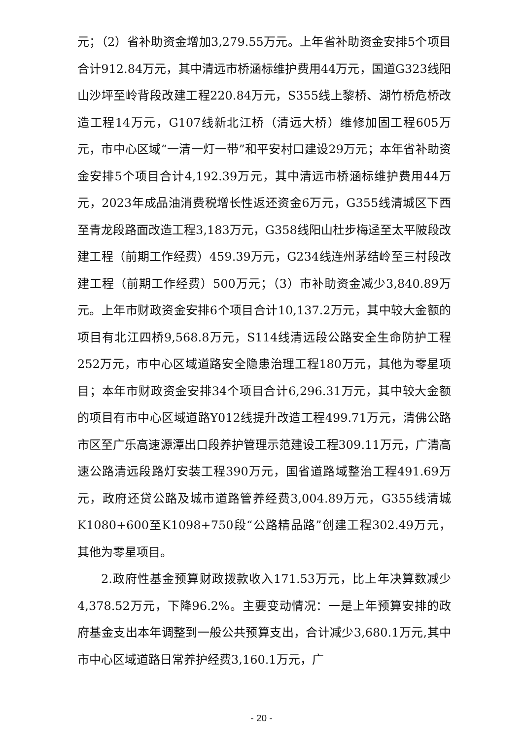元；（2）省补助资金增加3,279.55万元。上年省补助资金安排5个项目合计912.84万元，其中清远市桥涵标维护费用44万元，国道G323线阳山沙坪至岭背段改建工程220.84万元，S355线上黎桥、湖竹桥危桥改造工程14万元，G107线新北江桥（清远大桥）维修加固工程605万元，市中心区域“一清一灯一带”和平安村口建设29万元；本年省补助资金安排5个项目合计4,192.39万元，其中清远市桥涵标维护费用44万元，2023年成品油消费税增长性返还资金6万元，G355线清城区下西至青龙段路面改造工程3,183万元，G358线阳山杜步梅迳至太平陂段改建工程（前期工作经费）459.39万元，G234线连州茅结岭至三村段改建工程（前期工作经费）500万元；（3）市补助资金减少3,840.89万元。上年市财政资金安排6个项目合计10,137.2万元，其中较大金额的项目有北江四桥9,568.8万元，S114线清远段公路安全生命防护工程252万元，市中心区域道路安全隐患治理工程180万元，其他为零星项目；本年市财政资金安排34个项目合计6,296.31万元，其中较大金额的项目有市中心区域道路Y012线提升改造工程499.71万元，清佛公路市区至广乐高速源潭出口段养护管理示范建设工程309.11万元，广清高速公路清远段路灯安装工程390万元，国省道路域整治工程491.69万元，政府还贷公路及城市道路管养经费3,004.89万元，G355线清城K1080+600至K1098+750段“公路精品路”创建工程302.49万元，其他为零星项目。
2.政府性基金预算财政拨款收入171.53万元，比上年决算数减少4,378.52万元，下降96.2%。主要变动情况：一是上年预算安排的政府基金支出本年调整到一般公共预算支出，合计减少3,680.1万元,其中市中心区域道路日常养护经费3,160.1万元，广
- 20 -